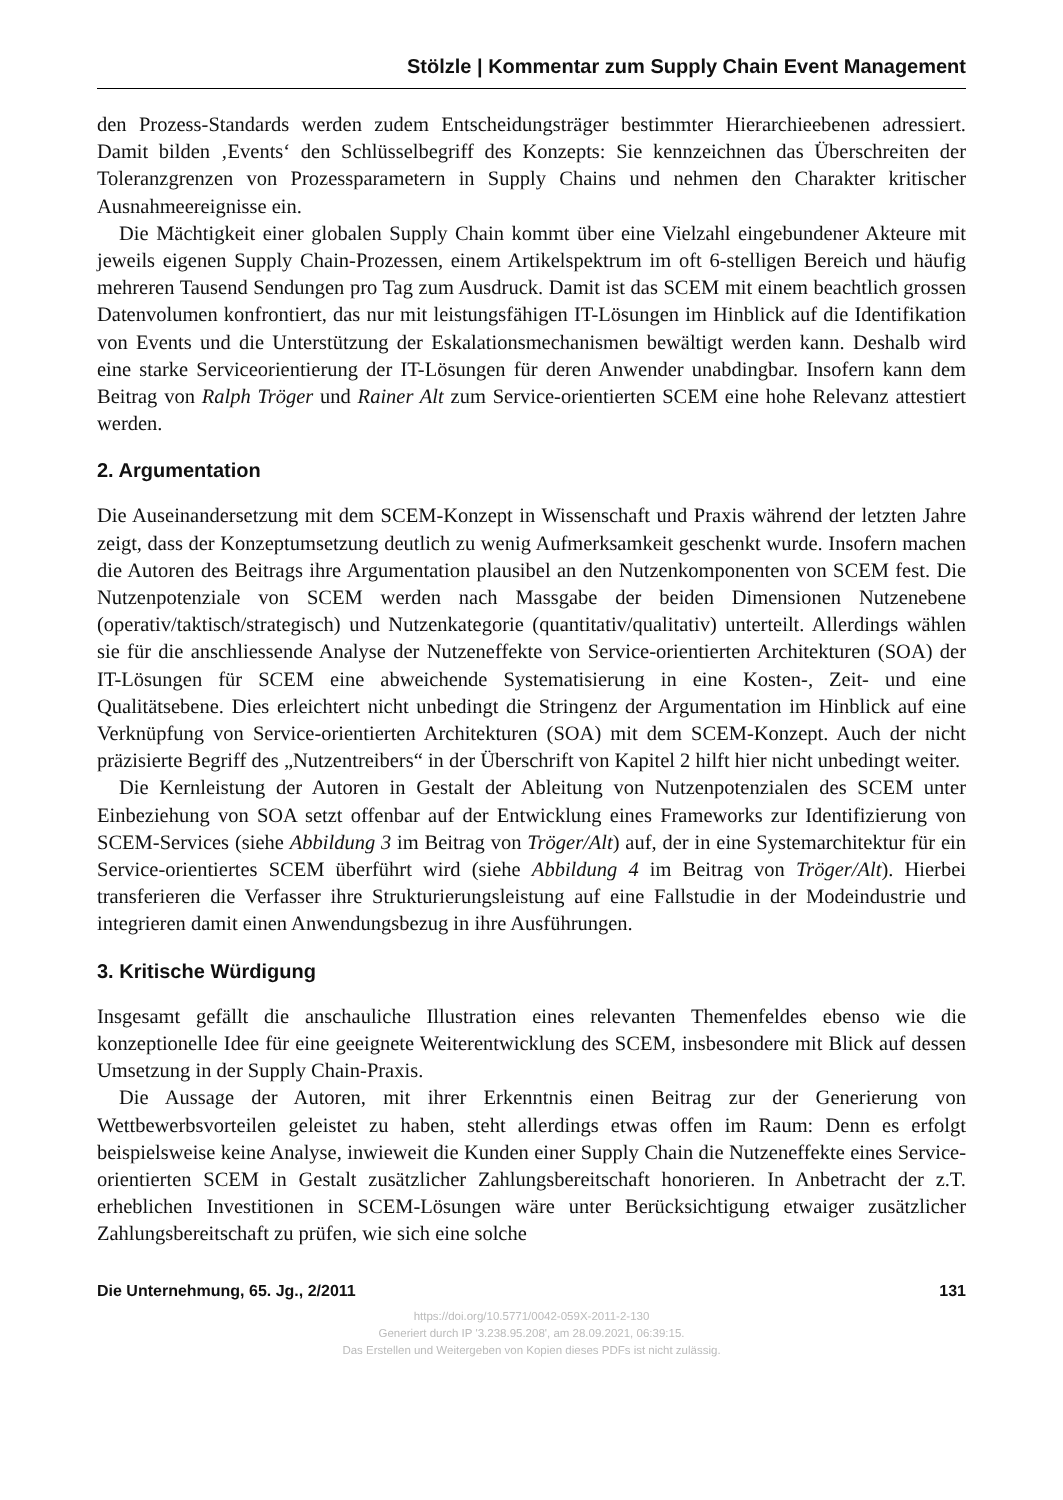Stölzle | Kommentar zum Supply Chain Event Management
den Prozess-Standards werden zudem Entscheidungsträger bestimmter Hierarchieebenen adressiert. Damit bilden ‚Events‘ den Schlüsselbegriff des Konzepts: Sie kennzeichnen das Überschreiten der Toleranzgrenzen von Prozessparametern in Supply Chains und nehmen den Charakter kritischer Ausnahmeereignisse ein.
Die Mächtigkeit einer globalen Supply Chain kommt über eine Vielzahl eingebundener Akteure mit jeweils eigenen Supply Chain-Prozessen, einem Artikelspektrum im oft 6-stelligen Bereich und häufig mehreren Tausend Sendungen pro Tag zum Ausdruck. Damit ist das SCEM mit einem beachtlich grossen Datenvolumen konfrontiert, das nur mit leistungsfähigen IT-Lösungen im Hinblick auf die Identifikation von Events und die Unterstützung der Eskalationsmechanismen bewältigt werden kann. Deshalb wird eine starke Serviceorientierung der IT-Lösungen für deren Anwender unabdingbar. Insofern kann dem Beitrag von Ralph Tröger und Rainer Alt zum Service-orientierten SCEM eine hohe Relevanz attestiert werden.
2. Argumentation
Die Auseinandersetzung mit dem SCEM-Konzept in Wissenschaft und Praxis während der letzten Jahre zeigt, dass der Konzeptumsetzung deutlich zu wenig Aufmerksamkeit geschenkt wurde. Insofern machen die Autoren des Beitrags ihre Argumentation plausibel an den Nutzenkomponenten von SCEM fest. Die Nutzenpotenziale von SCEM werden nach Massgabe der beiden Dimensionen Nutzenebene (operativ/taktisch/strategisch) und Nutzenkategorie (quantitativ/qualitativ) unterteilt. Allerdings wählen sie für die anschliessende Analyse der Nutzeneffekte von Service-orientierten Architekturen (SOA) der IT-Lösungen für SCEM eine abweichende Systematisierung in eine Kosten-, Zeit- und eine Qualitätsebene. Dies erleichtert nicht unbedingt die Stringenz der Argumentation im Hinblick auf eine Verknüpfung von Service-orientierten Architekturen (SOA) mit dem SCEM-Konzept. Auch der nicht präzisierte Begriff des „Nutzentreibers“ in der Überschrift von Kapitel 2 hilft hier nicht unbedingt weiter.
Die Kernleistung der Autoren in Gestalt der Ableitung von Nutzenpotenzialen des SCEM unter Einbeziehung von SOA setzt offenbar auf der Entwicklung eines Frameworks zur Identifizierung von SCEM-Services (siehe Abbildung 3 im Beitrag von Tröger/Alt) auf, der in eine Systemarchitektur für ein Service-orientiertes SCEM überführt wird (siehe Abbildung 4 im Beitrag von Tröger/Alt). Hierbei transferieren die Verfasser ihre Strukturierungsleistung auf eine Fallstudie in der Modeindustrie und integrieren damit einen Anwendungsbezug in ihre Ausführungen.
3. Kritische Würdigung
Insgesamt gefällt die anschauliche Illustration eines relevanten Themenfeldes ebenso wie die konzeptionelle Idee für eine geeignete Weiterentwicklung des SCEM, insbesondere mit Blick auf dessen Umsetzung in der Supply Chain-Praxis.
Die Aussage der Autoren, mit ihrer Erkenntnis einen Beitrag zur der Generierung von Wettbewerbsvorteilen geleistet zu haben, steht allerdings etwas offen im Raum: Denn es erfolgt beispielsweise keine Analyse, inwieweit die Kunden einer Supply Chain die Nutzeneffekte eines Service-orientierten SCEM in Gestalt zusätzlicher Zahlungsbereitschaft honorieren. In Anbetracht der z.T. erheblichen Investitionen in SCEM-Lösungen wäre unter Berücksichtigung etwaiger zusätzlicher Zahlungsbereitschaft zu prüfen, wie sich eine solche
Die Unternehmung, 65. Jg., 2/2011 131
https://doi.org/10.5771/0042-059X-2011-2-130
Generiert durch IP '3.238.95.208', am 28.09.2021, 06:39:15.
Das Erstellen und Weitergeben von Kopien dieses PDFs ist nicht zulässig.